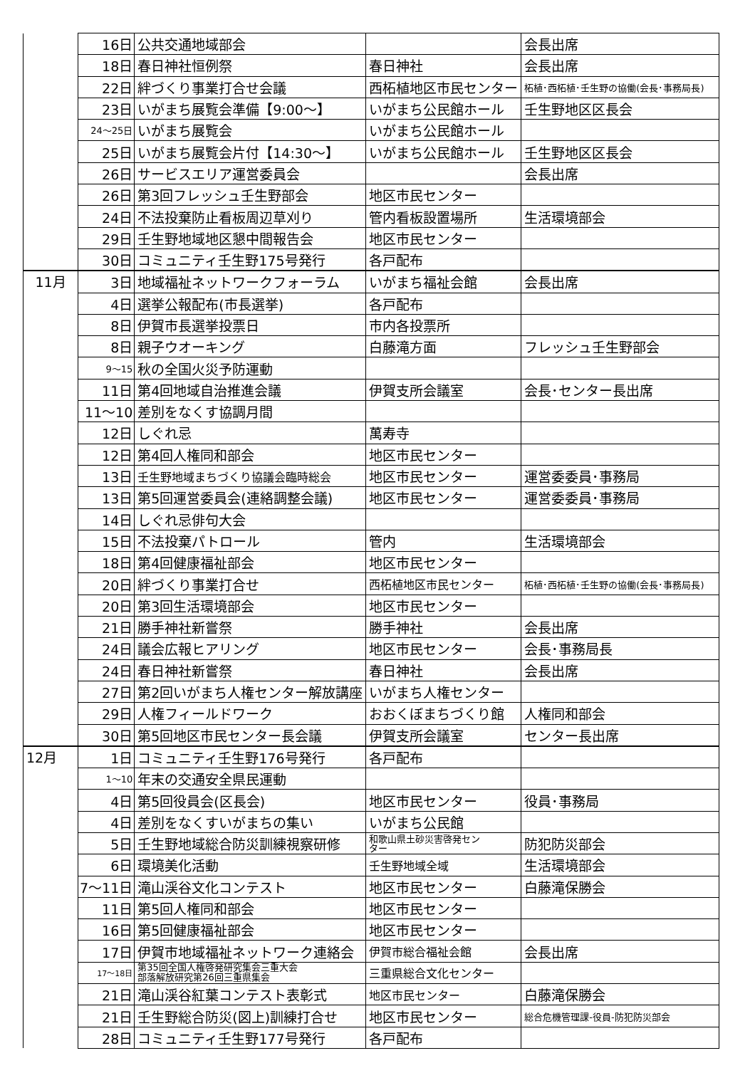| | 16日 | 公共交通地域部会 | | 会長出席 |
| | 18日 | 春日神社恒例祭 | 春日神社 | 会長出席 |
| | 22日 | 絆づくり事業打合せ会議 | 西柘植地区市民センター | 柘植･西柘植･壬生野の協働(会長･事務局長) |
| | 23日 | いがまち展覧会準備【9:00～】 | いがまち公民館ホール | 壬生野地区区長会 |
| | 24～25日 | いがまち展覧会 | いがまち公民館ホール | |
| | 25日 | いがまち展覧会片付【14:30～】 | いがまち公民館ホール | 壬生野地区区長会 |
| | 26日 | サービスエリア運営委員会 | | 会長出席 |
| | 26日 | 第3回フレッシュ壬生野部会 | 地区市民センター | |
| | 24日 | 不法投棄防止看板周辺草刈り | 管内看板設置場所 | 生活環境部会 |
| | 29日 | 壬生野地域地区懇中間報告会 | 地区市民センター | |
| | 30日 | コミュニティ壬生野175号発行 | 各戸配布 | |
| 11月 | 3日 | 地域福祉ネットワークフォーラム | いがまち福祉会館 | 会長出席 |
| | 4日 | 選挙公報配布(市長選挙) | 各戸配布 | |
| | 8日 | 伊賀市長選挙投票日 | 市内各投票所 | |
| | 8日 | 親子ウオーキング | 白藤滝方面 | フレッシュ壬生野部会 |
| | 9～15 | 秋の全国火災予防運動 | | |
| | 11日 | 第4回地域自治推進会議 | 伊賀支所会議室 | 会長･センター長出席 |
| | 11～10 | 差別をなくす協調月間 | | |
| | 12日 | しぐれ忌 | 萬寿寺 | |
| | 12日 | 第4回人権同和部会 | 地区市民センター | |
| | 13日 | 壬生野地域まちづくり協議会臨時総会 | 地区市民センター | 運営委委員･事務局 |
| | 13日 | 第5回運営委員会(連絡調整会議) | 地区市民センター | 運営委委員･事務局 |
| | 14日 | しぐれ忌俳句大会 | | |
| | 15日 | 不法投棄パトロール | 管内 | 生活環境部会 |
| | 18日 | 第4回健康福祉部会 | 地区市民センター | |
| | 20日 | 絆づくり事業打合せ | 西柘植地区市民センター | 柘植･西柘植･壬生野の協働(会長･事務局長) |
| | 20日 | 第3回生活環境部会 | 地区市民センター | |
| | 21日 | 勝手神社新嘗祭 | 勝手神社 | 会長出席 |
| | 24日 | 議会広報ヒアリング | 地区市民センター | 会長･事務局長 |
| | 24日 | 春日神社新嘗祭 | 春日神社 | 会長出席 |
| | 27日 | 第2回いがまち人権センター解放講座 | いがまち人権センター | |
| | 29日 | 人権フィールドワーク | おおくぼまちづくり館 | 人権同和部会 |
| | 30日 | 第5回地区市民センター長会議 | 伊賀支所会議室 | センター長出席 |
| 12月 | 1日 | コミュニティ壬生野176号発行 | 各戸配布 | |
| | 1～10 | 年末の交通安全県民運動 | | |
| | 4日 | 第5回役員会(区長会) | 地区市民センター | 役員･事務局 |
| | 4日 | 差別をなくすいがまちの集い | いがまち公民館 | |
| | 5日 | 壬生野地域総合防災訓練視察研修 | 和歌山県土砂災害啓発セン ター | 防犯防災部会 |
| | 6日 | 環境美化活動 | 壬生野地域全域 | 生活環境部会 |
| | 7～11日 | 滝山渓谷文化コンテスト | 地区市民センター | 白藤滝保勝会 |
| | 11日 | 第5回人権同和部会 | 地区市民センター | |
| | 16日 | 第5回健康福祉部会 | 地区市民センター | |
| | 17日 | 伊賀市地域福祉ネットワーク連絡会 | 伊賀市総合福祉会館 | 会長出席 |
| | 17～18日 | 第35回全国人権啓発研究集会三重大会 部落解放研究第26回三重県集会 | 三重県総合文化センター | |
| | 21日 | 滝山渓谷紅葉コンテスト表彰式 | 地区市民センター | 白藤滝保勝会 |
| | 21日 | 壬生野総合防災(図上)訓練打合せ | 地区市民センター | 総合危機管理課-役員-防犯防災部会 |
| | 28日 | コミュニティ壬生野177号発行 | 各戸配布 | |